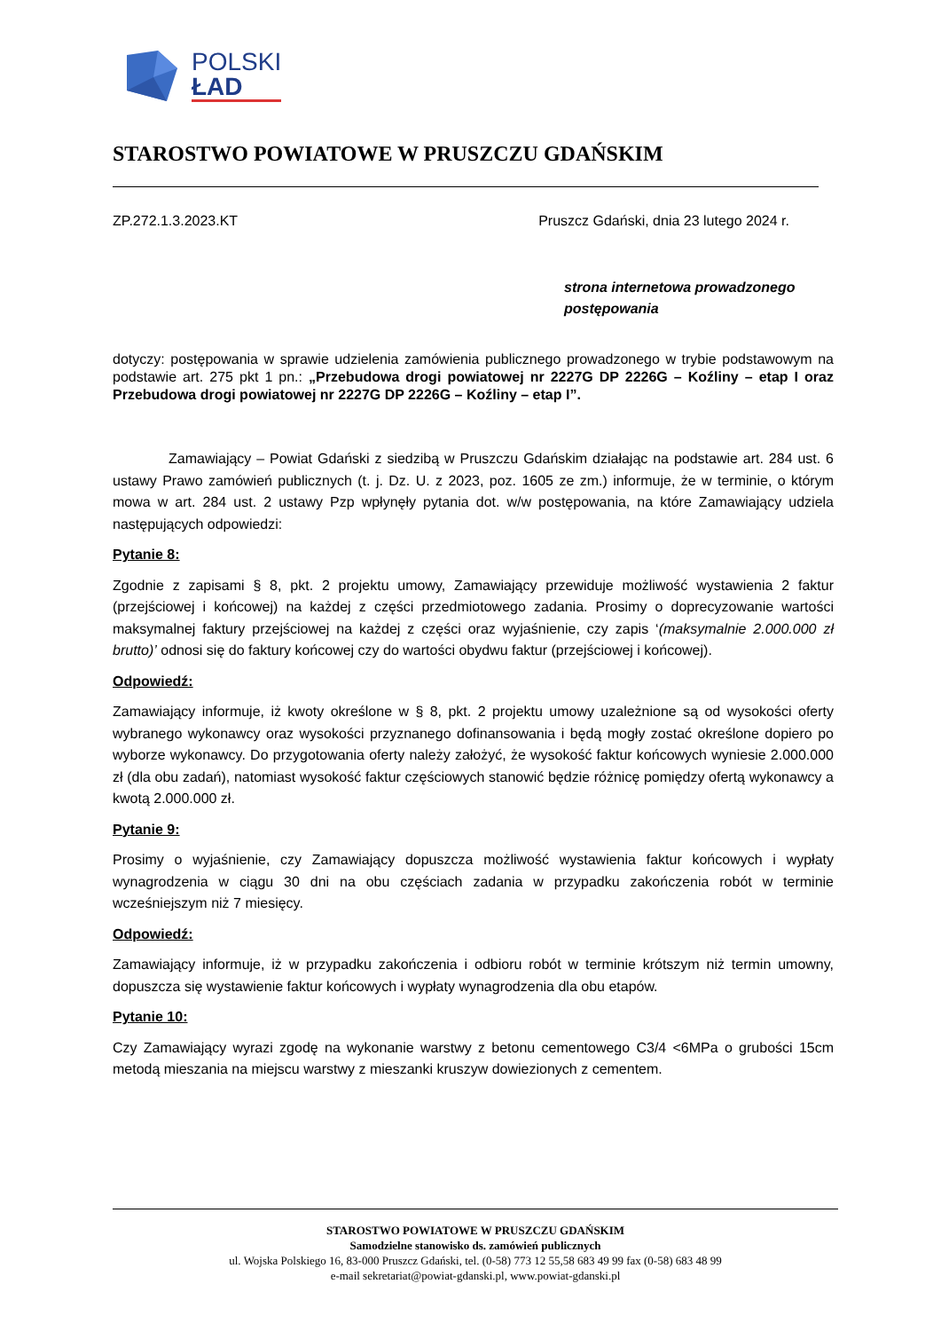POLSKI
ŁAD
STAROSTWO POWIATOWE W PRUSZCZU GDAŃSKIM
ZP.272.1.3.2023.KT Pruszcz Gdański, dnia 23 lutego 2024 r.
strona internetowa prowadzonego postępowania
dotyczy: postępowania w sprawie udzielenia zamówienia publicznego prowadzonego w trybie podstawowym na podstawie art. 275 pkt 1 pn.: „Przebudowa drogi powiatowej nr 2227G DP 2226G – Koźliny – etap I oraz Przebudowa drogi powiatowej nr 2227G DP 2226G – Koźliny – etap I”.
Zamawiający – Powiat Gdański z siedzibą w Pruszczu Gdańskim działając na podstawie art. 284 ust. 6 ustawy Prawo zamówień publicznych (t. j. Dz. U. z 2023, poz. 1605 ze zm.) informuje, że w terminie, o którym mowa w art. 284 ust. 2 ustawy Pzp wpłynęły pytania dot. w/w postępowania, na które Zamawiający udziela następujących odpowiedzi:
Pytanie 8:
Zgodnie z zapisami § 8, pkt. 2 projektu umowy, Zamawiający przewiduje możliwość wystawienia 2 faktur (przejściowej i końcowej) na każdej z części przedmiotowego zadania. Prosimy o doprecyzowanie wartości maksymalnej faktury przejściowej na każdej z części oraz wyjaśnienie, czy zapis ‘(maksymalnie 2.000.000 zł brutto)’ odnosi się do faktury końcowej czy do wartości obydwu faktur (przejściowej i końcowej).
Odpowiedź:
Zamawiający informuje, iż kwoty określone w § 8, pkt. 2 projektu umowy uzależnione są od wysokości oferty wybranego wykonawcy oraz wysokości przyznanego dofinansowania i będą mogły zostać określone dopiero po wyborze wykonawcy. Do przygotowania oferty należy założyć, że wysokość faktur końcowych wyniesie 2.000.000 zł (dla obu zadań), natomiast wysokość faktur częściowych stanowić będzie różnicę pomiędzy ofertą wykonawcy a kwotą 2.000.000 zł.
Pytanie 9:
Prosimy o wyjaśnienie, czy Zamawiający dopuszcza możliwość wystawienia faktur końcowych i wypłaty wynagrodzenia w ciągu 30 dni na obu częściach zadania w przypadku zakończenia robót w terminie wcześniejszym niż 7 miesięcy.
Odpowiedź:
Zamawiający informuje, iż w przypadku zakończenia i odbioru robót w terminie krótszym niż termin umowny, dopuszcza się wystawienie faktur końcowych i wypłaty wynagrodzenia dla obu etapów.
Pytanie 10:
Czy Zamawiający wyrazi zgodę na wykonanie warstwy z betonu cementowego C3/4 <6MPa o grubości 15cm metodą mieszania na miejscu warstwy z mieszanki kruszyw dowiezionych z cementem.
STAROSTWO POWIATOWE W PRUSZCZU GDAŃSKIM
Samodzielne stanowisko ds. zamówień publicznych
ul. Wojska Polskiego 16, 83-000 Pruszcz Gdański, tel. (0-58) 773 12 55,58 683 49 99 fax (0-58) 683 48 99
e-mail sekretariat@powiat-gdanski.pl, www.powiat-gdanski.pl